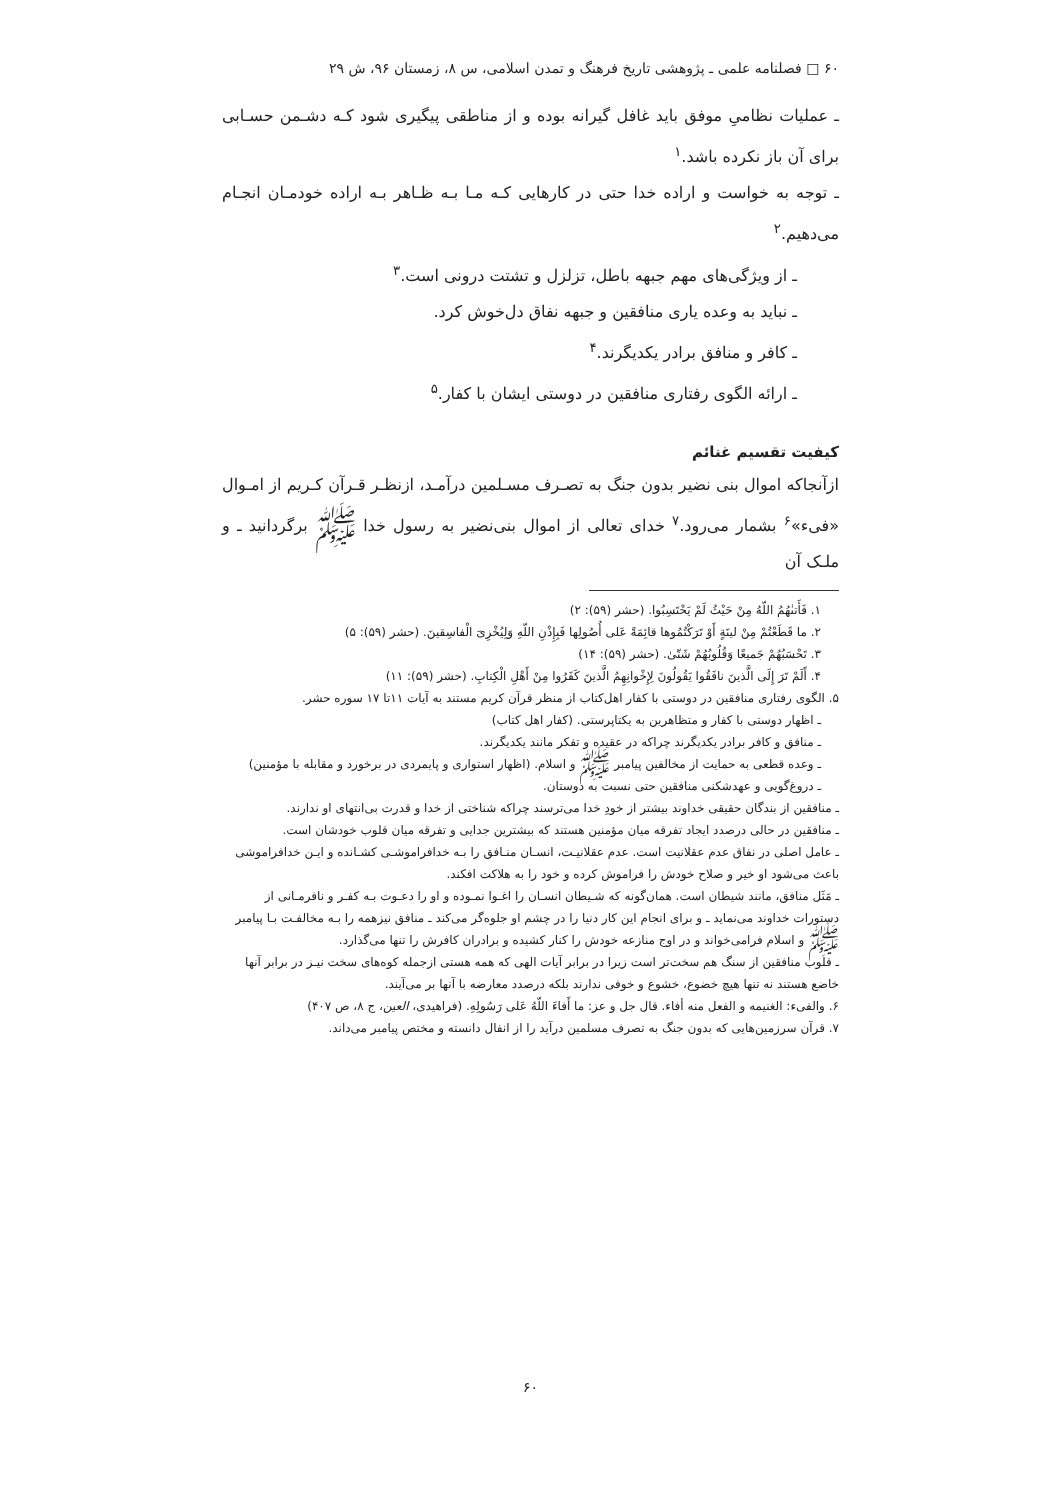۶۰ □ فصلنامه علمی ـ پژوهشی تاریخ فرهنگ و تمدن اسلامی، س ۸، زمستان ۹۶، ش ۲۹
ـ عملیات نظامیِ موفق باید غافل گیرانه بوده و از مناطقی پیگیری شود کـه دشـمن حسـابی برای آن باز نکرده باشد.<sup>۱</sup>
ـ توجه به خواست و اراده خدا حتی در کارهایی کـه مـا بـه ظـاهر بـه اراده خودمـان انجـام می‌دهیم.<sup>۲</sup>
ـ از ویژگی‌های مهم جبهه باطل، تزلزل و تشتت درونی است.<sup>۳</sup>
ـ نباید به وعده یاری منافقین و جبهه نفاق دل‌خوش کرد.
ـ کافر و منافق برادر یکدیگرند.<sup>۴</sup>
ـ ارائه الگوی رفتاری منافقین در دوستی ایشان با کفار.<sup>۵</sup>
کیفیت تقسیم غنائم
ازآنجاکه اموال بنی نضیر بدون جنگ به تصـرف مسـلمین درآمـد، ازنظـر قـرآن کـریم از امـوال «فیء»<sup>۶</sup> بشمار می‌رود.<sup>۷</sup> خدای تعالی از اموال بنی‌نضیر به رسول خدا ﷺ برگردانید ـ و ملـک آن
۱. فَأَتىٰهُمُ اللّهُ مِنْ حَیْثُ لَمْ یَحْتَسِبُوا. (حشر (۵۹): ۲)
۲. ما قَطَعْتُمْ مِنْ لینَةٍ أَوْ تَرَکْتُمُوها قائِمَةً عَلی أُصُولِها فَبِإِذْنِ اللّهِ وَلِیُخْزِیَ الْفاسِقینَ. (حشر (۵۹): ۵)
۳. تَحْسَبُهُمْ جَمیعًا وَقُلُوبُهُمْ شَتّیٰ. (حشر (۵۹): ۱۴)
۴. أَلَمْ تَرَ إِلَی الَّذینَ نافَقُوا یَقُولُونَ لِإِخْوانِهِمُ الَّذینَ کَفَرُوا مِنْ أَهْلِ الْکِتابِ. (حشر (۵۹): ۱۱)
۵. الگوی رفتاری منافقین در دوستی با کفار اهل‌کتاب از منظر قرآن کریم مستند به آیات ۱۱تا ۱۷ سوره حشر.
ـ اظهار دوستی با کفار و متظاهرین به یکتاپرستی. (کفار اهل کتاب)
ـ منافق و کافر برادر یکدیگرند چراکه در عقیده و تفکر مانند یکدیگرند.
ـ وعده قطعی به حمایت از مخالفین پیامبر ﷺ و اسلام. (اظهار استواری و پایمردی در برخورد و مقابله با مؤمنین)
ـ دروغ‌گویی و عهدشکنی منافقین حتی نسبت به دوستان.
ـ منافقین از بندگان حقیقی خداوند بیشتر از خودِ خدا می‌ترسند چراکه شناختی از خدا و قدرت بی‌انتهای او ندارند.
ـ منافقین در حالی درصدد ایجاد تفرقه میان مؤمنین هستند که بیشترین جدایی و تفرقه میان قلوب خودشان است.
ـ عامل اصلی در نفاق عدم عقلانیت است. عدم عقلانیـت، انسـان منـافق را بـه خدافراموشـی کشـانده و ایـن خدافراموشی باعث می‌شود او خیر و صلاح خودش را فراموش کرده و خود را به هلاکت افکند.
ـ مَثَل منافق، مانند شیطان است. همان‌گونه که شـیطان انسـان را اغـوا نمـوده و او را دعـوت بـه کفـر و نافرمـانی از دستورات خداوند می‌نماید ـ و برای انجام این کار دنیا را در چشم او جلوه‌گر می‌کند ـ منافق نیزهمه را بـه مخالفـت بـا پیامبر ﷺ و اسلام فرامی‌خواند و در اوج منازعه خودش را کنار کشیده و برادران کافرش را تنها می‌گذارد.
ـ قلوب منافقین از سنگ هم سخت‌تر است زیرا در برابر آیات الهی که همه هستی ازجمله کوه‌های سخت نیـز در برابر آنها خاضع هستند نه تنها هیچ خضوع، خشوع و خوفی ندارند بلکه درصدد معارضه با آنها بر می‌آیند.
۶. والفیء: الغنیمه و الفعل منه أفاء. قال جل و عز: ما أَفاءَ اللّهُ عَلی رَسُولِهِ. (فراهیدی، العین، ج ۸، ص ۴۰۷)
۷. قرآن سرزمین‌هایی که بدون جنگ به تصرف مسلمین درآید را از انفال دانسته و مختص پیامبر می‌داند.
۶۰